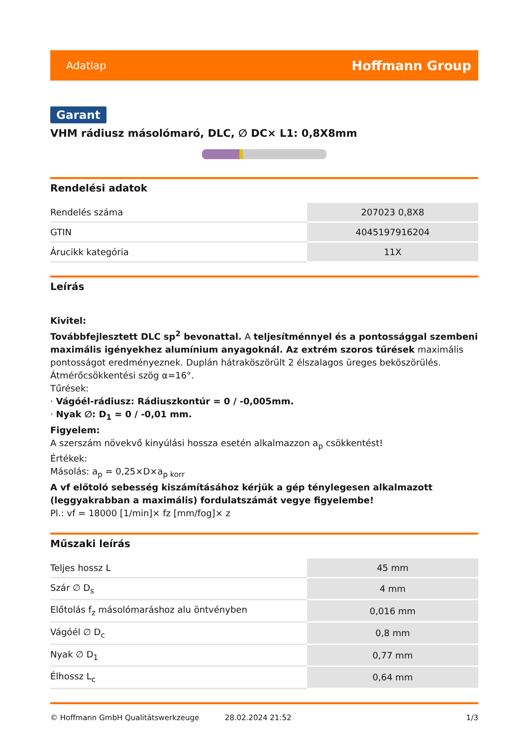Adatlap Hoffmann Group
Garant
VHM rádiusz másolómaró, DLC, ∅ DC× L1: 0,8X8mm
Rendelési adatok
| Rendelés száma | 207023 0,8X8 |
| GTIN | 4045197916204 |
| Árucikk kategória | 11X |
Leírás
Kivitel:
Továbbfejlesztett DLC sp<sup>2</sup> bevonattal. A teljesítménnyel és a pontossággal szembeni maximális igényekhez alumínium anyagoknál. Az extrém szoros tűrések maximális pontosságot eredményeznek. Duplán hátraköszörült 2 élszalagos üreges beköszörülés. Átmérőcsökkentési szög α=16°.
Tűrések:
· Vágóél-rádiusz: Rádiuszkontúr = 0 / -0,005mm.
· Nyak ∅: D<sub>1</sub> = 0 / -0,01 mm.
Figyelem:
A szerszám növekvő kinyúlási hossza esetén alkalmazzon a<sub>p</sub> csökkentést!
Értékek:
Másolás: a<sub>p</sub> = 0,25×D×a<sub>p korr</sub>
A vf előtoló sebesség kiszámításához kérjük a gép ténylegesen alkalmazott (leggyakrabban a maximális) fordulatszámát vegye figyelembe!
Pl.: vf = 18000 [1/min]× fz [mm/fog]× z
Műszaki leírás
| Teljes hossz L | 45 mm |
| Szár ∅ D<sub>s</sub> | 4 mm |
| Előtolás f<sub>z</sub> másolómaráshoz alu öntvényben | 0,016 mm |
| Vágóél ∅ D<sub>c</sub> | 0,8 mm |
| Nyak ∅ D<sub>1</sub> | 0,77 mm |
| Élhossz L<sub>c</sub> | 0,64 mm |
© Hoffmann GmbH Qualitätswerkzeuge 28.02.2024 21:52 1/3